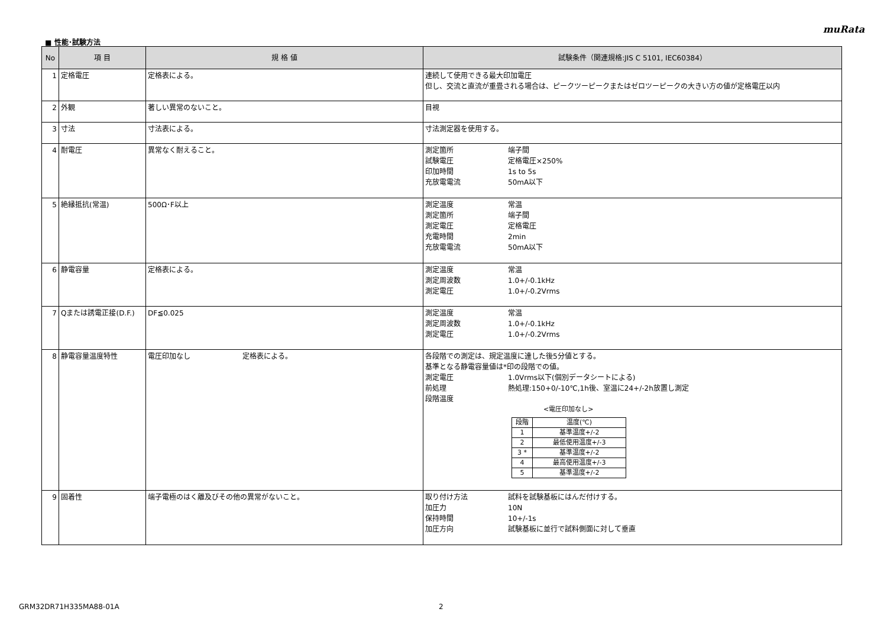muRata
■ 性能･試験方法
| No | 項 目 | 規 格 値 | 試験条件（関連規格:JIS C 5101, IEC60384） |
| --- | --- | --- | --- |
| 1 | 定格電圧 | 定格表による。 | 連続して使用できる最大印加電圧 但し、交流と直流が重畳される場合は、ピークツーピークまたはゼロツーピークの大きい方の値が定格電圧以内 |
| 2 | 外観 | 著しい異常のないこと。 | 目視 |
| 3 | 寸法 | 寸法表による。 | 寸法測定器を使用する。 |
| 4 | 耐電圧 | 異常なく耐えること。 | 測定箇所 端子間 試験電圧 定格電圧×250% 印加時間 1s to 5s 充放電電流 50mA以下 |
| 5 | 絶縁抵抗(常温) | 500Ω･F以上 | 測定温度 常温 測定箇所 端子間 測定電圧 定格電圧 充電時間 2min 充放電電流 50mA以下 |
| 6 | 静電容量 | 定格表による。 | 測定温度 常温 測定周波数 1.0+/-0.1kHz 測定電圧 1.0+/-0.2Vrms |
| 7 | Qまたは誘電正接(D.F.) | DF≦0.025 | 測定温度 常温 測定周波数 1.0+/-0.1kHz 測定電圧 1.0+/-0.2Vrms |
| 8 | 静電容量温度特性 | 電圧印加なし 定格表による。 | 各段階での測定は、規定温度に達した後5分値とする。 基準となる静電容量値は*印の段階での値。 測定電圧 1.0Vrms以下(個別データシートによる) 前処理 熱処理:150+0/-10℃,1h後、室温に24+/-2h放置し測定 段階温度 <電圧印加なし> / 段階 / 温度(℃) / / 1 / 基準温度+/-2 / / 2 / 最低使用温度+/-3 / / 3 * / 基準温度+/-2 / / 4 / 最高使用温度+/-3 / / 5 / 基準温度+/-2 / |
| 9 | 固着性 | 端子電極のはく離及びその他の異常がないこと。 | 取り付け方法 試料を試験基板にはんだ付けする。 加圧力 10N 保持時間 10+/-1s 加圧方向 試験基板に並行で試料側面に対して垂直 |
GRM32DR71H335MA88-01A 2